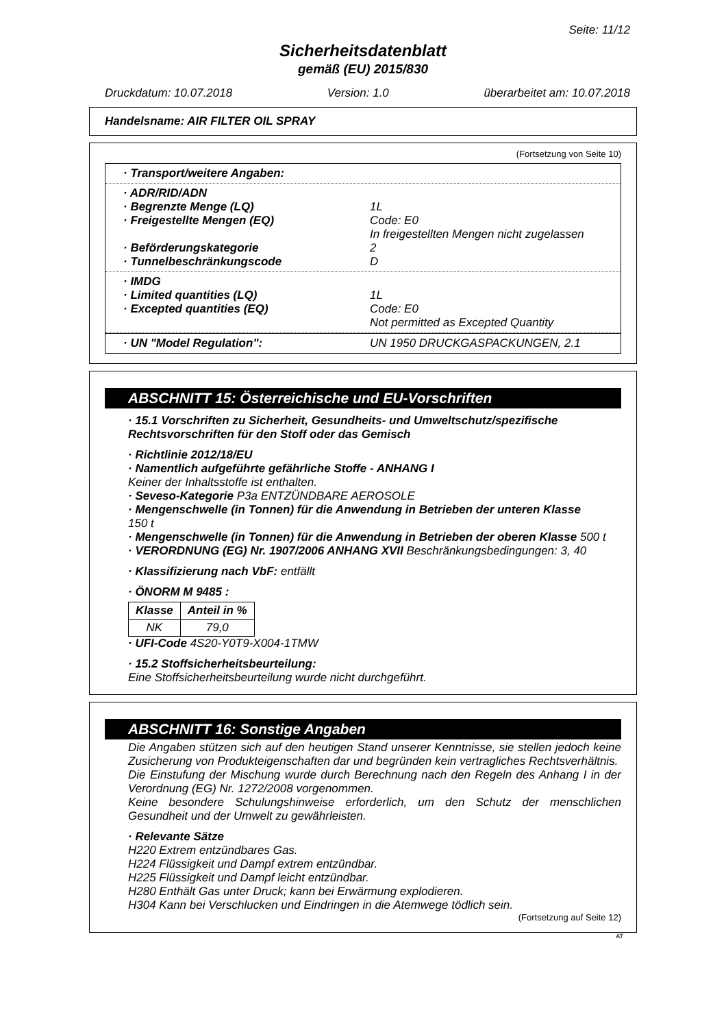Seite: 11/12
Sicherheitsdatenblatt
gemäß (EU) 2015/830
Druckdatum: 10.07.2018 Version: 1.0 überarbeitet am: 10.07.2018
Handelsname: AIR FILTER OIL SPRAY
(Fortsetzung von Seite 10)
· Transport/weitere Angaben:
· ADR/RID/ADN
· Begrenzte Menge (LQ) 1L
· Freigestellte Mengen (EQ) Code: E0
In freigestellten Mengen nicht zugelassen
· Beförderungskategorie 2
· Tunnelbeschränkungscode D
· IMDG
· Limited quantities (LQ) 1L
· Excepted quantities (EQ) Code: E0
Not permitted as Excepted Quantity
· UN "Model Regulation": UN 1950 DRUCKGASPACKUNGEN, 2.1
ABSCHNITT 15: Österreichische und EU-Vorschriften
· 15.1 Vorschriften zu Sicherheit, Gesundheits- und Umweltschutz/spezifische Rechtsvorschriften für den Stoff oder das Gemisch
· Richtlinie 2012/18/EU
· Namentlich aufgeführte gefährliche Stoffe - ANHANG I
Keiner der Inhaltsstoffe ist enthalten.
· Seveso-Kategorie P3a ENTZÜNDBARE AEROSOLE
· Mengenschwelle (in Tonnen) für die Anwendung in Betrieben der unteren Klasse
150 t
· Mengenschwelle (in Tonnen) für die Anwendung in Betrieben der oberen Klasse 500 t
· VERORDNUNG (EG) Nr. 1907/2006 ANHANG XVII Beschränkungsbedingungen: 3, 40
· Klassifizierung nach VbF: entfällt
· ÖNORM M 9485 :
| Klasse | Anteil in % |
| --- | --- |
| NK | 79,0 |
· UFI-Code 4S20-Y0T9-X004-1TMW
· 15.2 Stoffsicherheitsbeurteilung:
Eine Stoffsicherheitsbeurteilung wurde nicht durchgeführt.
ABSCHNITT 16: Sonstige Angaben
Die Angaben stützen sich auf den heutigen Stand unserer Kenntnisse, sie stellen jedoch keine Zusicherung von Produkteigenschaften dar und begründen kein vertragliches Rechtsverhältnis.
Die Einstufung der Mischung wurde durch Berechnung nach den Regeln des Anhang I in der Verordnung (EG) Nr. 1272/2008 vorgenommen.
Keine besondere Schulungshinweise erforderlich, um den Schutz der menschlichen Gesundheit und der Umwelt zu gewährleisten.
· Relevante Sätze
H220 Extrem entzündbares Gas.
H224 Flüssigkeit und Dampf extrem entzündbar.
H225 Flüssigkeit und Dampf leicht entzündbar.
H280 Enthält Gas unter Druck; kann bei Erwärmung explodieren.
H304 Kann bei Verschlucken und Eindringen in die Atemwege tödlich sein.
(Fortsetzung auf Seite 12)
AT